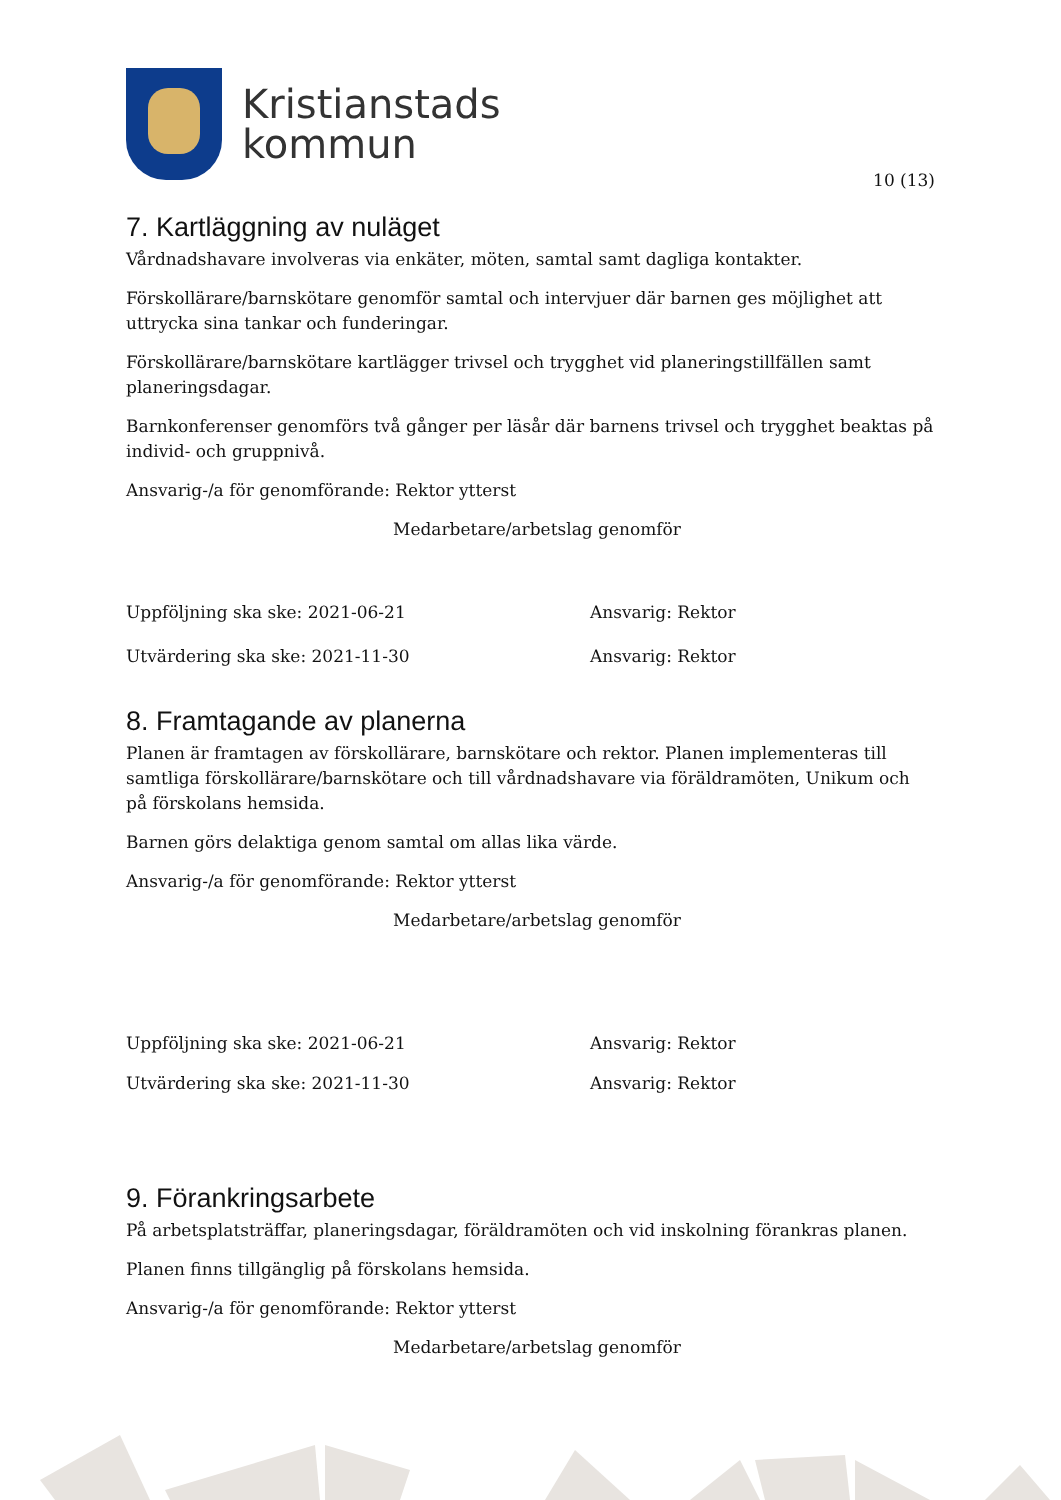Kristianstads
kommun
10 (13)
7. Kartläggning av nuläget
Vårdnadshavare involveras via enkäter, möten, samtal samt dagliga kontakter.
Förskollärare/barnskötare genomför samtal och intervjuer där barnen ges möjlighet att uttrycka sina tankar och funderingar.
Förskollärare/barnskötare kartlägger trivsel och trygghet vid planeringstillfällen samt planeringsdagar.
Barnkonferenser genomförs två gånger per läsår där barnens trivsel och trygghet beaktas på individ- och gruppnivå.
Ansvarig-/a för genomförande: Rektor ytterst
Medarbetare/arbetslag genomför
Uppföljning ska ske: 2021-06-21 Ansvarig: Rektor
Utvärdering ska ske: 2021-11-30 Ansvarig: Rektor
8. Framtagande av planerna
Planen är framtagen av förskollärare, barnskötare och rektor. Planen implementeras till samtliga förskollärare/barnskötare och till vårdnadshavare via föräldramöten, Unikum och på förskolans hemsida.
Barnen görs delaktiga genom samtal om allas lika värde.
Ansvarig-/a för genomförande: Rektor ytterst
Medarbetare/arbetslag genomför
Uppföljning ska ske: 2021-06-21 Ansvarig: Rektor
Utvärdering ska ske: 2021-11-30 Ansvarig: Rektor
9. Förankringsarbete
På arbetsplatsträffar, planeringsdagar, föräldramöten och vid inskolning förankras planen.
Planen finns tillgänglig på förskolans hemsida.
Ansvarig-/a för genomförande: Rektor ytterst
Medarbetare/arbetslag genomför